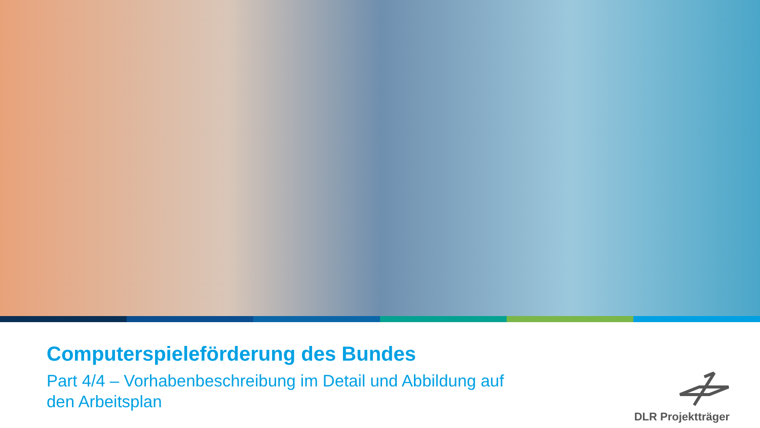Computerspieleförderung des Bundes
Part 4/4 – Vorhabenbeschreibung im Detail und Abbildung auf den Arbeitsplan
DLR Projektträger